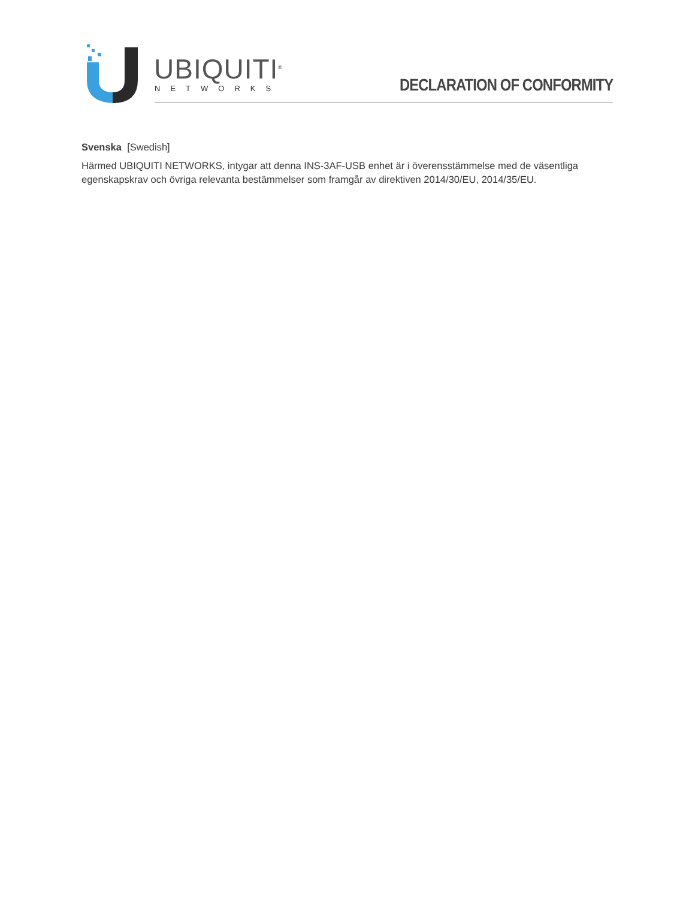UBIQUITI<sup>®</sup>
NETWORKS DECLARATION OF CONFORMITY
Svenska [Swedish]
Härmed UBIQUITI NETWORKS, intygar att denna INS-3AF-USB enhet är i överensstämmelse med de väsentliga egenskapskrav och övriga relevanta bestämmelser som framgår av direktiven 2014/30/EU, 2014/35/EU.